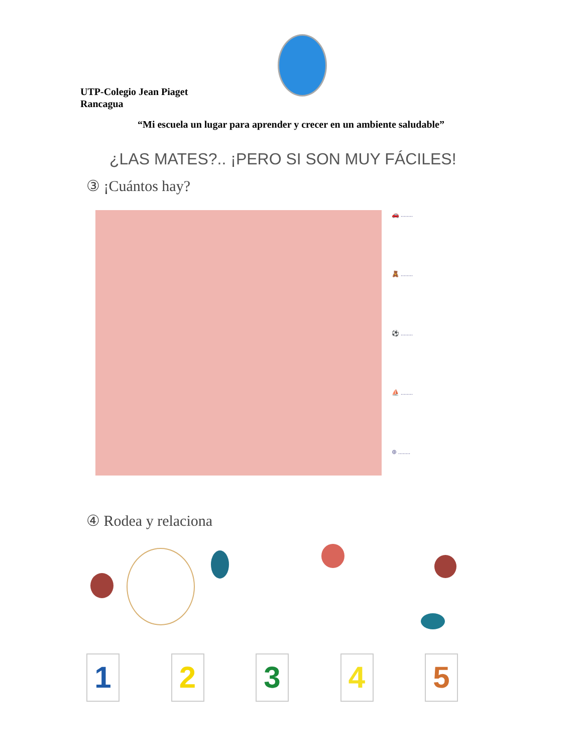UTP-Colegio Jean Piaget
Rancagua
“Mi escuela un lugar para aprender y crecer en un ambiente saludable”
¿LAS MATES?.. ¡PERO SI SON MUY FÁCILES!
③ ¡Cuántos hay?
🚗 ........
🧸 ........
⚽ ........
⛵ ........
⊕ ........
④ Rodea y relaciona
1 2 3 4 5